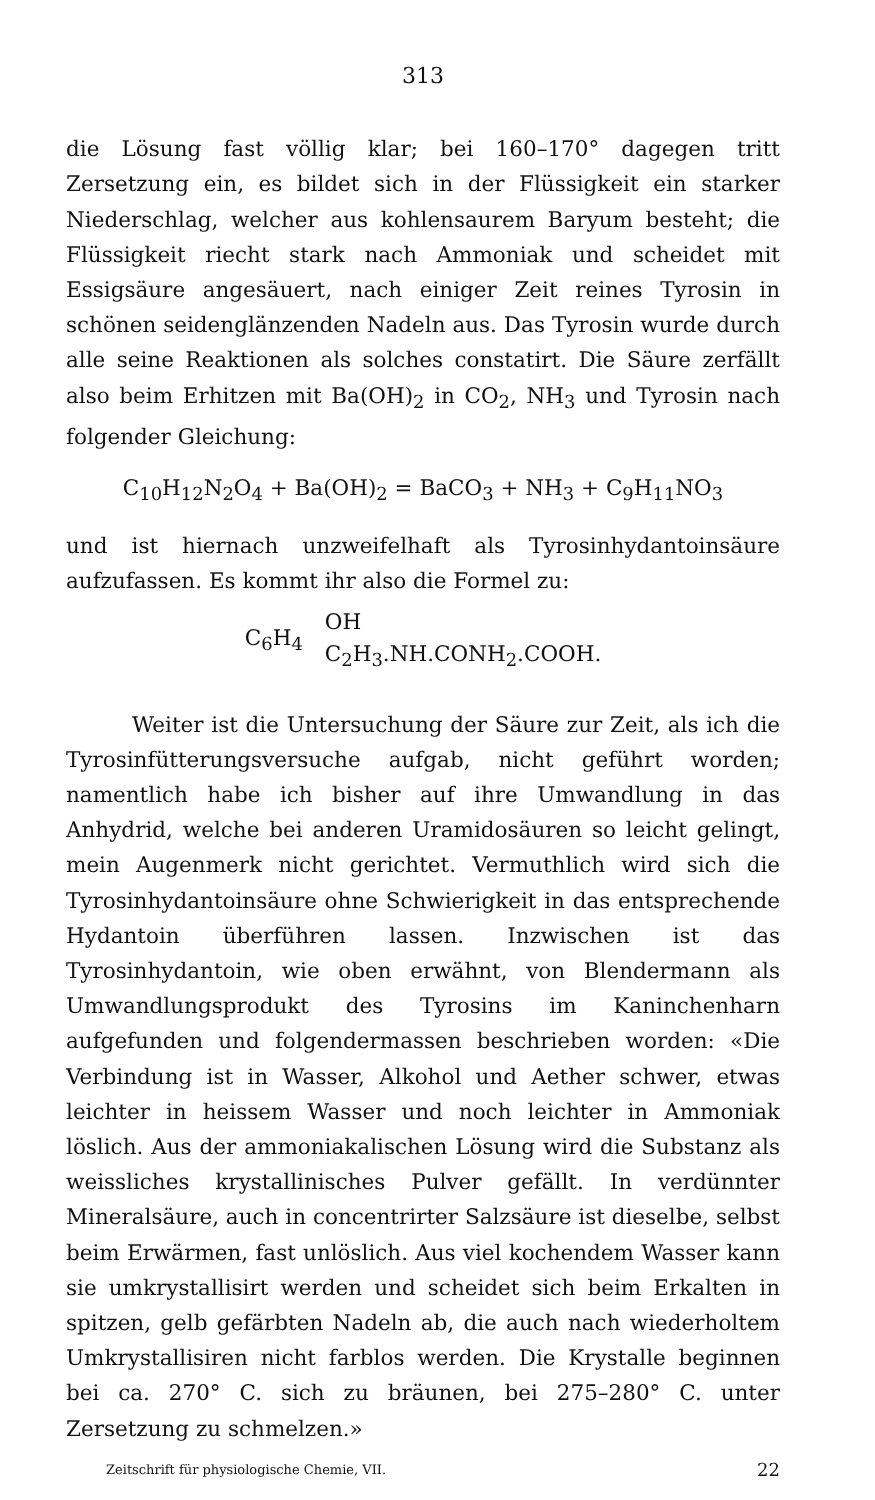313
die Lösung fast völlig klar; bei 160–170° dagegen tritt Zersetzung ein, es bildet sich in der Flüssigkeit ein starker Niederschlag, welcher aus kohlensaurem Baryum besteht; die Flüssigkeit riecht stark nach Ammoniak und scheidet mit Essigsäure angesäuert, nach einiger Zeit reines Tyrosin in schönen seidenglänzenden Nadeln aus. Das Tyrosin wurde durch alle seine Reaktionen als solches constatirt. Die Säure zerfällt also beim Erhitzen mit Ba(OH)<sub>2</sub> in CO<sub>2</sub>, NH<sub>3</sub> und Tyrosin nach folgender Gleichung:
C<sub>10</sub>H<sub>12</sub>N<sub>2</sub>O<sub>4</sub> + Ba(OH)<sub>2</sub> = BaCO<sub>3</sub> + NH<sub>3</sub> + C<sub>9</sub>H<sub>11</sub>NO<sub>3</sub>
und ist hiernach unzweifelhaft als Tyrosinhydantoinsäure aufzufassen. Es kommt ihr also die Formel zu:
C<sub>6</sub>H<sub>4</sub> OH
C<sub>2</sub>H<sub>3</sub>.NH.CONH<sub>2</sub>.COOH.
Weiter ist die Untersuchung der Säure zur Zeit, als ich die Tyrosinfütterungsversuche aufgab, nicht geführt worden; namentlich habe ich bisher auf ihre Umwandlung in das Anhydrid, welche bei anderen Uramidosäuren so leicht gelingt, mein Augenmerk nicht gerichtet. Vermuthlich wird sich die Tyrosinhydantoinsäure ohne Schwierigkeit in das entsprechende Hydantoin überführen lassen. Inzwischen ist das Tyrosinhydantoin, wie oben erwähnt, von Blendermann als Umwandlungsprodukt des Tyrosins im Kaninchenharn aufgefunden und folgendermassen beschrieben worden: «Die Verbindung ist in Wasser, Alkohol und Aether schwer, etwas leichter in heissem Wasser und noch leichter in Ammoniak löslich. Aus der ammoniakalischen Lösung wird die Substanz als weissliches krystallinisches Pulver gefällt. In verdünnter Mineralsäure, auch in concentrirter Salzsäure ist dieselbe, selbst beim Erwärmen, fast unlöslich. Aus viel kochendem Wasser kann sie umkrystallisirt werden und scheidet sich beim Erkalten in spitzen, gelb gefärbten Nadeln ab, die auch nach wiederholtem Umkrystallisiren nicht farblos werden. Die Krystalle beginnen bei ca. 270° C. sich zu bräunen, bei 275–280° C. unter Zersetzung zu schmelzen.»
Zeitschrift für physiologische Chemie, VII. 22